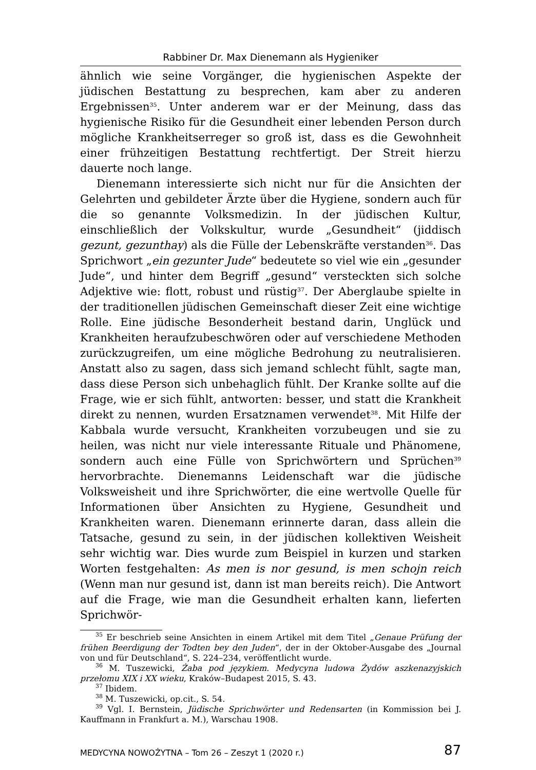Rabbiner Dr. Max Dienemann als Hygieniker
ähnlich wie seine Vorgänger, die hygienischen Aspekte der jüdischen Bestattung zu besprechen, kam aber zu anderen Ergebnissen<sup>35</sup>. Unter anderem war er der Meinung, dass das hygienische Risiko für die Gesundheit einer lebenden Person durch mögliche Krankheitserreger so groß ist, dass es die Gewohnheit einer frühzeitigen Bestattung rechtfertigt. Der Streit hierzu dauerte noch lange.
Dienemann interessierte sich nicht nur für die Ansichten der Gelehrten und gebildeter Ärzte über die Hygiene, sondern auch für die so genannte Volksmedizin. In der jüdischen Kultur, einschließlich der Volkskultur, wurde „Gesundheit“ (jiddisch gezunt, gezunthay) als die Fülle der Lebenskräfte verstanden<sup>36</sup>. Das Sprichwort „ein gezunter Jude“ bedeutete so viel wie ein „gesunder Jude“, und hinter dem Begriff „gesund“ versteckten sich solche Adjektive wie: flott, robust und rüstig<sup>37</sup>. Der Aberglaube spielte in der traditionellen jüdischen Gemeinschaft dieser Zeit eine wichtige Rolle. Eine jüdische Besonderheit bestand darin, Unglück und Krankheiten heraufzubeschwören oder auf verschiedene Methoden zurückzugreifen, um eine mögliche Bedrohung zu neutralisieren. Anstatt also zu sagen, dass sich jemand schlecht fühlt, sagte man, dass diese Person sich unbehaglich fühlt. Der Kranke sollte auf die Frage, wie er sich fühlt, antworten: besser, und statt die Krankheit direkt zu nennen, wurden Ersatznamen verwendet<sup>38</sup>. Mit Hilfe der Kabbala wurde versucht, Krankheiten vorzubeugen und sie zu heilen, was nicht nur viele interessante Rituale und Phänomene, sondern auch eine Fülle von Sprichwörtern und Sprüchen<sup>39</sup> hervorbrachte. Dienemanns Leidenschaft war die jüdische Volksweisheit und ihre Sprichwörter, die eine wertvolle Quelle für Informationen über Ansichten zu Hygiene, Gesundheit und Krankheiten waren. Dienemann erinnerte daran, dass allein die Tatsache, gesund zu sein, in der jüdischen kollektiven Weisheit sehr wichtig war. Dies wurde zum Beispiel in kurzen und starken Worten festgehalten: As men is nor gesund, is men schojn reich (Wenn man nur gesund ist, dann ist man bereits reich). Die Antwort auf die Frage, wie man die Gesundheit erhalten kann, lieferten Sprichwör-
<sup>35</sup> Er beschrieb seine Ansichten in einem Artikel mit dem Titel „Genaue Prüfung der frühen Beerdigung der Todten bey den Juden“, der in der Oktober-Ausgabe des „Journal von und für Deutschland“, S. 224–234, veröffentlicht wurde.
<sup>36</sup> M. Tuszewicki, Żaba pod językiem. Medycyna ludowa Żydów aszkenazyjskich przełomu XIX i XX wieku, Kraków–Budapest 2015, S. 43.
<sup>37</sup> Ibidem.
<sup>38</sup> M. Tuszewicki, op.cit., S. 54.
<sup>39</sup> Vgl. I. Bernstein, Jüdische Sprichwörter und Redensarten (in Kommission bei J. Kauffmann in Frankfurt a. M.), Warschau 1908.
MEDYCYNA NOWOŻYTNA – Tom 26 – Zeszyt 1 (2020 r.) 87